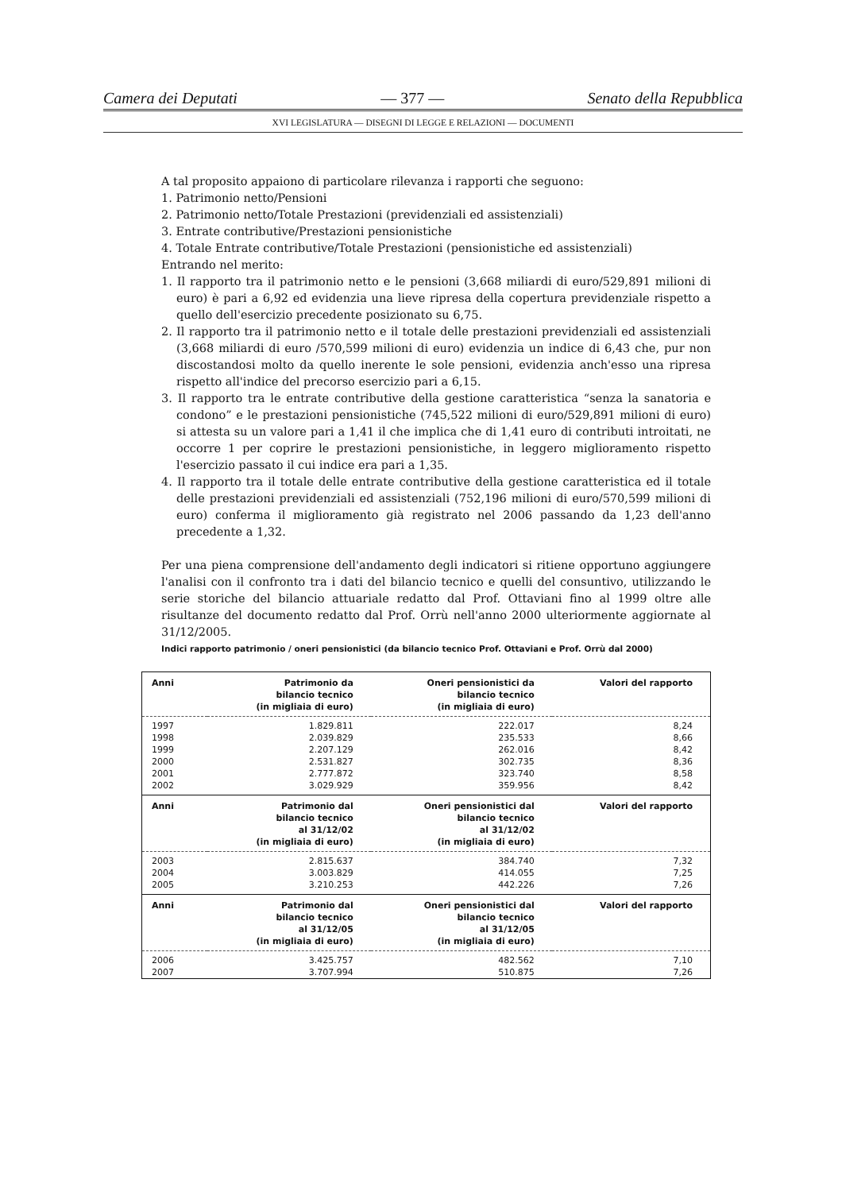Camera dei Deputati — 377 — Senato della Repubblica
XVI LEGISLATURA — DISEGNI DI LEGGE E RELAZIONI — DOCUMENTI
A tal proposito appaiono di particolare rilevanza i rapporti che seguono:
1. Patrimonio netto/Pensioni
2. Patrimonio netto/Totale Prestazioni (previdenziali ed assistenziali)
3. Entrate contributive/Prestazioni pensionistiche
4. Totale Entrate contributive/Totale Prestazioni (pensionistiche ed assistenziali)
Entrando nel merito:
1. Il rapporto tra il patrimonio netto e le pensioni (3,668 miliardi di euro/529,891 milioni di euro) è pari a 6,92 ed evidenzia una lieve ripresa della copertura previdenziale rispetto a quello dell'esercizio precedente posizionato su 6,75.
2. Il rapporto tra il patrimonio netto e il totale delle prestazioni previdenziali ed assistenziali (3,668 miliardi di euro /570,599 milioni di euro) evidenzia un indice di 6,43 che, pur non discostandosi molto da quello inerente le sole pensioni, evidenzia anch'esso una ripresa rispetto all'indice del precorso esercizio pari a 6,15.
3. Il rapporto tra le entrate contributive della gestione caratteristica “senza la sanatoria e condono” e le prestazioni pensionistiche (745,522 milioni di euro/529,891 milioni di euro) si attesta su un valore pari a 1,41 il che implica che di 1,41 euro di contributi introitati, ne occorre 1 per coprire le prestazioni pensionistiche, in leggero miglioramento rispetto l'esercizio passato il cui indice era pari a 1,35.
4. Il rapporto tra il totale delle entrate contributive della gestione caratteristica ed il totale delle prestazioni previdenziali ed assistenziali (752,196 milioni di euro/570,599 milioni di euro) conferma il miglioramento già registrato nel 2006 passando da 1,23 dell'anno precedente a 1,32.
Per una piena comprensione dell'andamento degli indicatori si ritiene opportuno aggiungere l'analisi con il confronto tra i dati del bilancio tecnico e quelli del consuntivo, utilizzando le serie storiche del bilancio attuariale redatto dal Prof. Ottaviani fino al 1999 oltre alle risultanze del documento redatto dal Prof. Orrù nell'anno 2000 ulteriormente aggiornate al 31/12/2005.
Indici rapporto patrimonio / oneri pensionistici (da bilancio tecnico Prof. Ottaviani e Prof. Orrù dal 2000)
| Anni | Patrimonio da bilancio tecnico (in migliaia di euro) | Oneri pensionistici da bilancio tecnico (in migliaia di euro) | Valori del rapporto |
| --- | --- | --- | --- |
| 1997 | 1.829.811 | 222.017 | 8,24 |
| 1998 | 2.039.829 | 235.533 | 8,66 |
| 1999 | 2.207.129 | 262.016 | 8,42 |
| 2000 | 2.531.827 | 302.735 | 8,36 |
| 2001 | 2.777.872 | 323.740 | 8,58 |
| 2002 | 3.029.929 | 359.956 | 8,42 |
| Anni | Patrimonio dal bilancio tecnico al 31/12/02 (in migliaia di euro) | Oneri pensionistici dal bilancio tecnico al 31/12/02 (in migliaia di euro) | Valori del rapporto |
| 2003 | 2.815.637 | 384.740 | 7,32 |
| 2004 | 3.003.829 | 414.055 | 7,25 |
| 2005 | 3.210.253 | 442.226 | 7,26 |
| Anni | Patrimonio dal bilancio tecnico al 31/12/05 (in migliaia di euro) | Oneri pensionistici dal bilancio tecnico al 31/12/05 (in migliaia di euro) | Valori del rapporto |
| 2006 | 3.425.757 | 482.562 | 7,10 |
| 2007 | 3.707.994 | 510.875 | 7,26 |